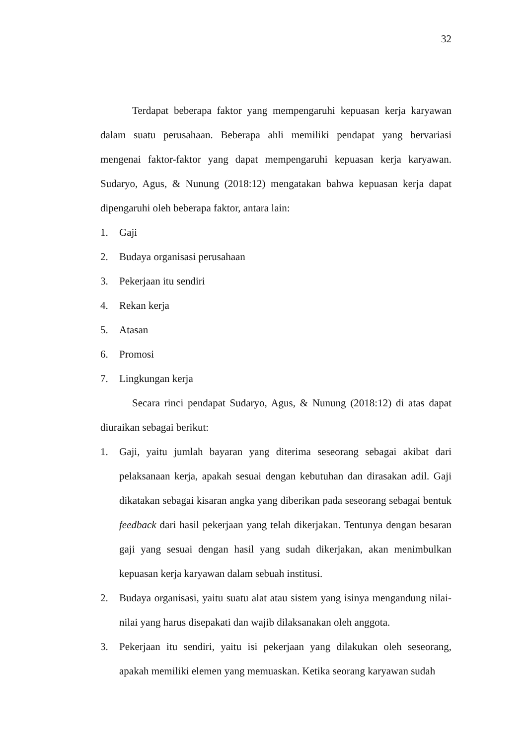32
Terdapat beberapa faktor yang mempengaruhi kepuasan kerja karyawan dalam suatu perusahaan. Beberapa ahli memiliki pendapat yang bervariasi mengenai faktor-faktor yang dapat mempengaruhi kepuasan kerja karyawan. Sudaryo, Agus, & Nunung (2018:12) mengatakan bahwa kepuasan kerja dapat dipengaruhi oleh beberapa faktor, antara lain:
1. Gaji
2. Budaya organisasi perusahaan
3. Pekerjaan itu sendiri
4. Rekan kerja
5. Atasan
6. Promosi
7. Lingkungan kerja
Secara rinci pendapat Sudaryo, Agus, & Nunung (2018:12) di atas dapat diuraikan sebagai berikut:
1. Gaji, yaitu jumlah bayaran yang diterima seseorang sebagai akibat dari pelaksanaan kerja, apakah sesuai dengan kebutuhan dan dirasakan adil. Gaji dikatakan sebagai kisaran angka yang diberikan pada seseorang sebagai bentuk feedback dari hasil pekerjaan yang telah dikerjakan. Tentunya dengan besaran gaji yang sesuai dengan hasil yang sudah dikerjakan, akan menimbulkan kepuasan kerja karyawan dalam sebuah institusi.
2. Budaya organisasi, yaitu suatu alat atau sistem yang isinya mengandung nilai-nilai yang harus disepakati dan wajib dilaksanakan oleh anggota.
3. Pekerjaan itu sendiri, yaitu isi pekerjaan yang dilakukan oleh seseorang, apakah memiliki elemen yang memuaskan. Ketika seorang karyawan sudah